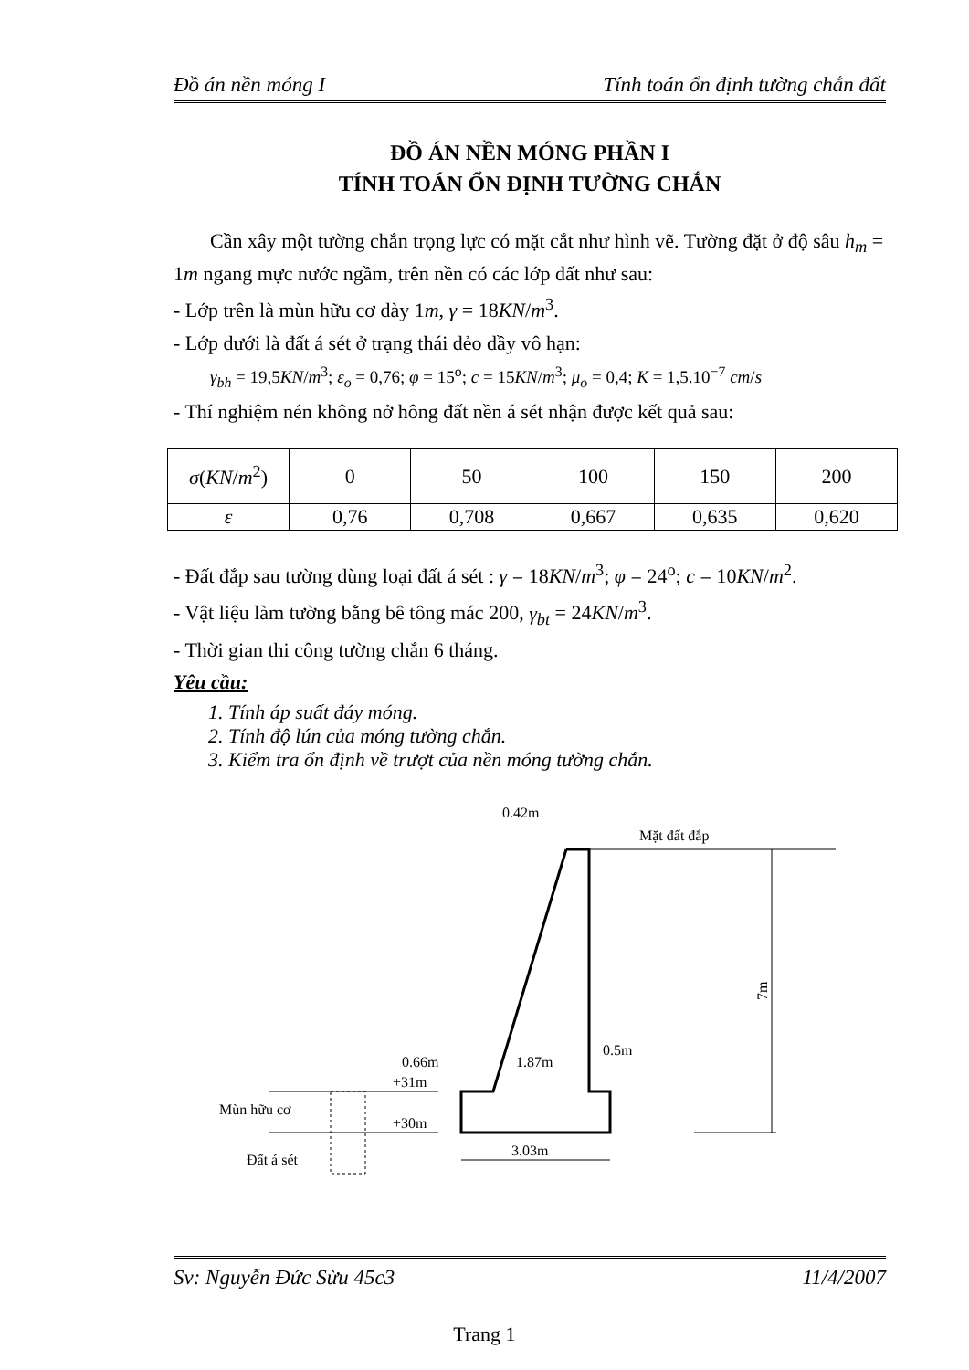Đồ án nền móng I Tính toán ổn định tường chắn đất
ĐỒ ÁN NỀN MÓNG PHẦN I
TÍNH TOÁN ỔN ĐỊNH TƯỜNG CHẮN
Cần xây một tường chắn trọng lực có mặt cắt như hình vẽ. Tường đặt ở độ sâu h<sub>m</sub> = 1m ngang mực nước ngầm, trên nền có các lớp đất như sau:
- Lớp trên là mùn hữu cơ dày 1m, γ = 18KN/m<sup>3</sup>.
- Lớp dưới là đất á sét ở trạng thái dẻo dầy vô hạn:
γ<sub>bh</sub> = 19,5KN/m<sup>3</sup>; ε<sub>o</sub> = 0,76; φ = 15<sup>o</sup>; c = 15KN/m<sup>3</sup>; μ<sub>o</sub> = 0,4; K = 1,5.10<sup>−7</sup> cm/s
- Thí nghiệm nén không nở hông đất nền á sét nhận được kết quả sau:
| σ ( KN / m<sup>2</sup>) | 0 | 50 | 100 | 150 | 200 |
| ε | 0,76 | 0,708 | 0,667 | 0,635 | 0,620 |
- Đất đắp sau tường dùng loại đất á sét : γ = 18KN/m<sup>3</sup>; φ = 24<sup>o</sup>; c = 10KN/m<sup>2</sup>.
- Vật liệu làm tường bằng bê tông mác 200, γ<sub>bt</sub> = 24KN/m<sup>3</sup>.
- Thời gian thi công tường chắn 6 tháng.
Yêu cầu:
1. Tính áp suất đáy móng.
2. Tính độ lún của móng tường chắn.
3. Kiểm tra ổn định về trượt của nền móng tường chắn.
0.42m
Mặt đất đắp
7m
0.66m
1.87m
0.5m
+31m
+30m
Mùn hữu cơ
Đất á sét
3.03m
Sv: Nguyễn Đức Sừu 45c3 11/4/2007
Trang 1